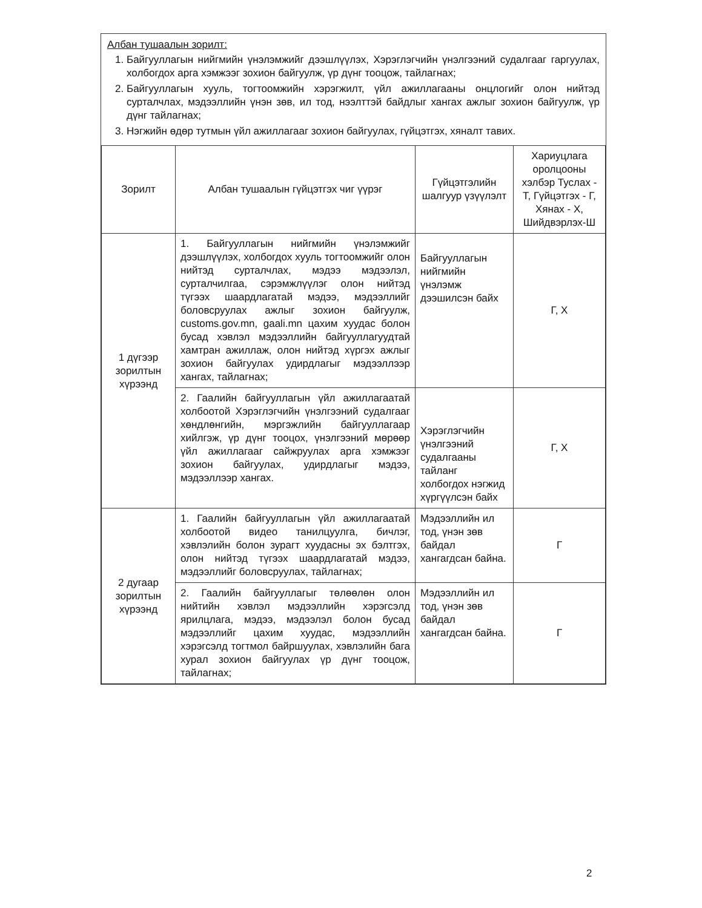Албан тушаалын зорилт:
1. Байгууллагын нийгмийн үнэлэмжийг дээшлүүлэх, Хэрэглэгчийн үнэлгээний судалгааг гаргуулах, холбогдох арга хэмжээг зохион байгуулж, үр дүнг тооцож, тайлагнах;
2. Байгууллагын хууль, тогтоомжийн хэрэгжилт, үйл ажиллагааны онцлогийг олон нийтэд сурталчлах, мэдээллийн үнэн зөв, ил тод, нээлттэй байдлыг хангах ажлыг зохион байгуулж, үр дүнг тайлагнах;
3. Нэгжийн өдөр тутмын үйл ажиллагааг зохион байгуулах, гүйцэтгэх, хяналт тавих.
| Зорилт | Албан тушаалын гүйцэтгэх чиг үүрэг | Гүйцэтгэлийн шалгуур үзүүлэлт | Хариуцлага оролцооны хэлбэр Туслах - Т, Гүйцэтгэх - Г, Хянах - Х, Шийдвэрлэх-Ш |
| --- | --- | --- | --- |
| 1 дүгээр зорилтын хүрээнд | 1. Байгууллагын нийгмийн үнэлэмжийг дээшлүүлэх, холбогдох хууль тогтоомжийг олон нийтэд сурталчлах, мэдээ мэдээлэл, сурталчилгаа, сэрэмжлүүлэг олон нийтэд түгээх шаардлагатай мэдээ, мэдээллийг боловсруулах ажлыг зохион байгуулж, customs.gov.mn, gaali.mn цахим хуудас болон бусад хэвлэл мэдээллийн байгууллагуудтай хамтран ажиллаж, олон нийтэд хүргэх ажлыг зохион байгуулах удирдлагыг мэдээллээр хангах, тайлагнах; | Байгууллагын нийгмийн үнэлэмж дээшилсэн байх | Г, Х |
| | 2. Гаалийн байгууллагын үйл ажиллагаатай холбоотой Хэрэглэгчийн үнэлгээний судалгааг хөндлөнгийн, мэргэжлийн байгууллагаар хийлгэж, үр дүнг тооцох, үнэлгээний мөрөөр үйл ажиллагааг сайжруулах арга хэмжээг зохион байгуулах, удирдлагыг мэдээ, мэдээллээр хангах. | Хэрэглэгчийн үнэлгээний судалгааны тайланг холбогдох нэгжид хүргүүлсэн байх | Г, Х |
| 2 дугаар зорилтын хүрээнд | 1. Гаалийн байгууллагын үйл ажиллагаатай холбоотой видео танилцуулга, бичлэг, хэвлэлийн болон зурагт хуудасны эх бэлтгэх, олон нийтэд түгээх шаардлагатай мэдээ, мэдээллийг боловсруулах, тайлагнах; | Мэдээллийн ил тод, үнэн зөв байдал хангагдсан байна. | Г |
| | 2. Гаалийн байгууллагыг төлөөлөн олон нийтийн хэвлэл мэдээллийн хэрэгсэлд ярилцлага, мэдээ, мэдээлэл болон бусад мэдээллийг цахим хуудас, мэдээллийн хэрэгсэлд тогтмол байршуулах, хэвлэлийн бага хурал зохион байгуулах үр дүнг тооцож, тайлагнах; | Мэдээллийн ил тод, үнэн зөв байдал хангагдсан байна. | Г |
2